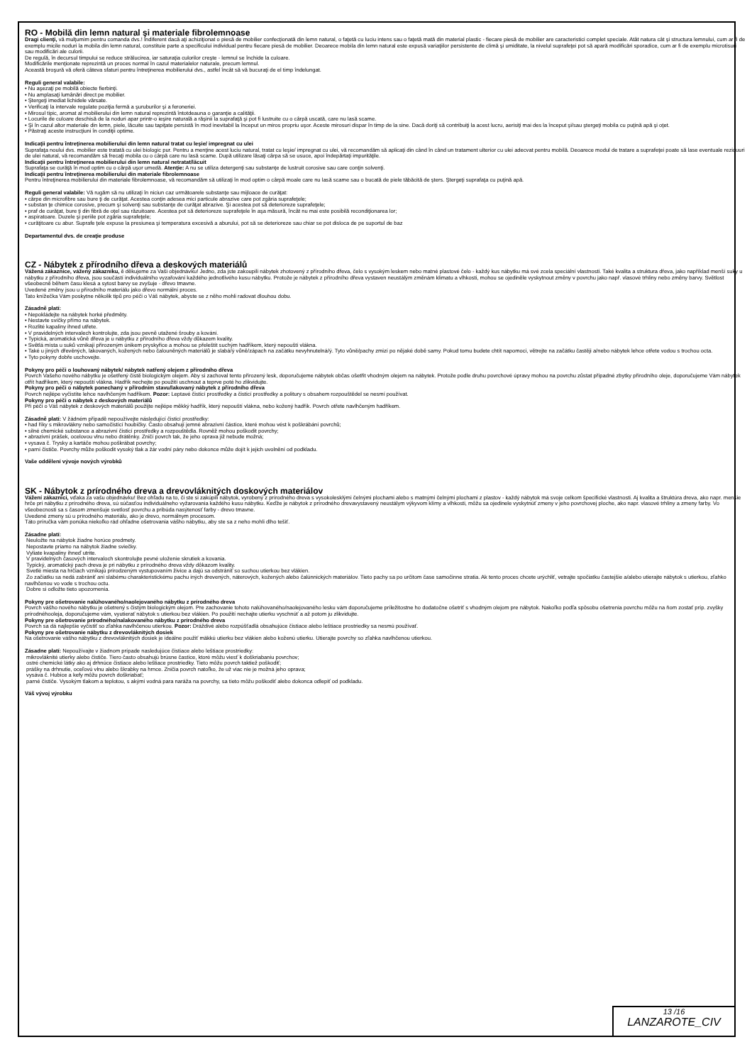13 /16
LANZAROTE_CIV
RO - Mobilă din lemn natural şi materiale fibrolemnoase
Dragi clienţi, vă mulţumim pentru comanda dvs.! Indiferent dacă aţi achiziţionat o piesă de mobilier confecţionată din lemn natural, o faţetă cu luciu intens sau o faţetă mată din material plastic - fiecare piesă de mobilier are caracteristici complet speciale. Atât natura cât şi structura lemnului, cum ar fi de exemplu micile noduri la mobila din lemn natural, constituie parte a specificului individual pentru fiecare piesă de mobilier. Deoarece mobila din lemn natural este expusă variaţiilor persistente de climă şi umiditate, la nivelul suprafeţei pot să apară modificări sporadice, cum ar fi de exemplu microtisuri sau modificări ale culorii.
De regulă, în decursul timpului se reduce strălucirea, iar saturaţia culorilor creşte - lemnul se închide la culoare.
Modificările menţionate reprezintă un proces normal în cazul materialelor naturale, precum lemnul.
Această broşură vă oferă câteva sfaturi pentru întreţinerea mobilierului dvs., astfel încât să vă bucuraţi de el timp îndelungat.
Reguli general valabile:
• Nu aşezaţi pe mobilă obiecte fierbinţi.
• Nu amplasaţi lumânări direct pe mobilier.
• Ştergeţi imediat lichidele vărsate.
• Verificaţi la intervale regulate poziţia fermă a şuruburilor şi a feroneriei.
• Mirosul tipic, aromat al mobilierului din lemn natural reprezintă întotdeauna o garanţie a calităţii.
• Locurile de culoare deschisă de la noduri apar printr-o ieşire naturală a răşinii la suprafaţă şi pot fi lustruite cu o cârpă uscată, care nu lasă scame.
• Şi în cazul altor materiale din lemn, piele, lăcuite sau tapiţate persistă în mod inevitabil la început un miros propriu uşor. Aceste mirosuri dispar în timp de la sine. Dacă doriţi să contribuiţi la acest lucru, aerisiţi mai des la început şi/sau ştergeţi mobila cu puţină apă şi oţet.
• Păstraţi aceste instrucţiuni în condiţii optime.
Indicaţii pentru întreţinerea mobilierului din lemn natural tratat cu leşie/ impregnat cu ulei
Suprafaţa noului dvs. mobilier este tratată cu ulei biologic pur. Pentru a menţine acest luciu natural, tratat cu leşie/ impregnat cu ulei, vă recomandăm să aplicaţi din când în când un tratament ulterior cu ulei adecvat pentru mobilă. Deoarece modul de tratare a suprafeţei poate să lase eventuale reziduuri de ulei natural, vă recomandăm să frecaţi mobila cu o cârpă care nu lasă scame. După utilizare lăsaţi cârpa să se usuce, apoi îndepărtaţi impurităţile.
Indicaţii pentru întreţinerea mobilierului din lemn natural netratat/lăcuit
Suprafaţa se curăţă în mod optim cu o cârpă uşor umedă. Atenţie: A nu se utiliza detergenţi sau substanţe de lustruit corosive sau care conţin solvenţi.
Indicaţii pentru întreţinerea mobilierului din materiale fibrolemnoase
Pentru întreţinerea mobilierului din materiale fibrolemnoase, vă recomandăm să utilizaţi în mod optim o cârpă moale care nu lasă scame sau o bucată de piele tăbăcită de şters. Ştergeţi suprafaţa cu puţină apă.
Reguli general valabile: Vă rugăm să nu utilizaţi în niciun caz următoarele substanţe sau mijloace de curăţat:
• cârpe din microfibre sau bure ţi de curăţat. Acestea conţin adesea mici particule abrazive care pot zgâria suprafeţele;
• substan ţe chimice corosive, precum şi solvenţi sau substanţe de curăţat abrazive. Şi acestea pot să deterioreze suprafeţele;
• praf de curăţat, bure ţi din fibră de oţel sau răzuitoare. Acestea pot să deterioreze suprafeţele în aşa măsură, încât nu mai este posibilă recondiţionarea lor;
• aspiratoare. Duzele şi periile pot zgâria suprafeţele;
• curăţitoare cu abur. Suprafe ţele expuse la presiunea şi temperatura excesivă a aburului, pot să se deterioreze sau chiar se pot disloca de pe suportul de baz
Departamentul dvs. de creaţie produse
CZ - Nábytek z přírodního dřeva a deskových materiálů
Vážená zákaznice, vážený zákazníku, ě děkujeme za Vaši objednávku! Jedno, zda jste zakoupili nábytek zhotovený z přírodního dřeva, čelo s vysokým leskem nebo matné plastové čelo - každý kus nábytku má své zcela speciální vlastnosti. Také kvalita a struktura dřeva, jako například menší suky u nábytku z přírodního dřeva, jsou součástí individuálního vyzařování každého jednotlivého kusu nábytku. Protože je nábytek z přírodního dřeva vystaven neustálým změnám klimatu a vlhkosti, mohou se ojediněle vyskytnout změny v povrchu jako např. vlasové trhliny nebo změny barvy. Světlost všeobecně během času klesá a sytost barvy se zvyšuje - dřevo tmavne.
Uvedené změny jsou u přírodního materiálu jako dřevo normální proces.
Tato knížečka Vám poskytne několik tipů pro péči o Váš nábytek, abyste se z něho mohli radovat dlouhou dobu.
Zásadně platí:
• Nepokládejte na nábytek horké předměty.
• Nestavte svíčky přímo na nábytek.
• Rozlité kapaliny ihned utřete.
• V pravidelných intervalech kontrolujte, zda jsou pevně utažené šrouby a kování.
• Typická, aromatická vůně dřeva je u nábytku z přírodního dřeva vždy důkazem kvality.
• Světlá místa u suků vznikají přirozeným únikem pryskyřice a mohou se přeleštit suchým hadříkem, který nepouští vlákna.
• Také u jiných dřevěných, lakovaných, kožených nebo čalouněných materiálů je slabá/ý vůně/zápach na začátku nevyhnutelná/ý. Tyto vůně/pachy zmizí po nějaké době samy. Pokud tomu budete chtít napomoci, větrejte na začátku častěji a/nebo nábytek lehce otřete vodou s trochou octa.
• Tyto pokyny dobře uschovejte.
Pokyny pro péči o louhovaný nábytek/ nábytek natřený olejem z přírodního dřeva
Povrch Vašeho nového nábytku je ošetřený čistě biologickým olejem. Aby si zachoval tento přirozený lesk, doporučujeme nábytek občas ošetřit vhodným olejem na nábytek. Protože podle druhu povrchové úpravy mohou na povrchu zůstat případné zbytky přírodního oleje, doporučujeme Vám nábytek otřít hadříkem, který nepouští vlákna. Hadřík nechejte po použití uschnout a teprve poté ho zlikvidujte.
Pokyny pro péči o nábytek ponechaný v přírodním stavu/lakovaný nábytek z přírodního dřeva
Povrch nejlépe vyčistíte lehce navlhčeným hadříkem. Pozor: Leptavé čisticí prostředky a čisticí prostředky a politury s obsahem rozpouštědel se nesmí používat.
Pokyny pro péči o nábytek z deskových materiálů
Při péči o Váš nábytek z deskových materiálů použijte nejlépe měkký hadřík, který nepouští vlákna, nebo kožený hadřík. Povrch otřete navlhčeným hadříkem.
Zásadně platí: V žádném případě nepoužívejte následující čisticí prostředky:
• had říky s mikrovlákny nebo samočisticí houbičky. Často obsahují jemné abrazivní částice, které mohou vést k poškrábání povrchů;
• silné chemické substance a abrazivní čisticí prostředky a rozpouštědla. Rovněž mohou poškodit povrchy;
• abrazivní prášek, ocelovou vlnu nebo drátěnky. Zničí povrch tak, že jeho oprava již nebude možná;
• vysava č. Trysky a kartáče mohou poškrábat povrchy;
• parní čističe. Povrchy může poškodit vysoký tlak a žár vodní páry nebo dokonce může dojít k jejich uvolnění od podkladu.
Vaše oddělení vývoje nových výrobků
SK - Nábytok z prírodného dreva a drevovláknitých doskových materiálov
Vážení zákazníci, vďaka za vašu objednávku! Bez ohľadu na to, či ste si zakúpili nábytok, vyrobený z prírodného dreva s vysokolesklými čelnými plochami alebo s matnými čelnými plochami z plastov - každý nábytok má svoje celkom špecifické vlastnosti. Aj kvalita a štruktúra dreva, ako napr. menšie hrče pri nábytku z prírodného dreva, sú súčasťou individuálneho vyžarovania každého kusu nábytku. Keďže je nábytok z prírodného drevavystavený neustálym výkyvom klímy a vlhkosti, môžu sa ojedinele vyskytnúť zmeny v jeho povrchovej ploche, ako napr. vlasové trhliny a zmeny farby. Vo všeobecnosti sa s časom zmenšuje svetlosť povrchu a pribúda nasýtenosť farby - drevo tmavne.
Uvedené zmeny sú u prírodného materiálu, ako je drevo, normálnym procesom.
Táto príručka vám ponúka niekoľko rád ohľadne ošetrovania vášho nábytku, aby ste sa z neho mohli dlho tešiť.
Zásadne platí:
Neuložte na nábytok žiadne horúce predmety.
Nepostavte priamo na nábytok žiadne sviečky.
Vyliate kvapaliny ihneď utrite.
V pravidelných časových intervaloch skontrolujte pevné uloženie skrutiek a kovania.
Typický, aromatický pach dreva je pri nábytku z prírodného dreva vždy dôkazom kvality.
Svetlé miesta na hrčiach vznikajú prirodzeným vystupovaním živice a dajú sa odstrániť so suchou utierkou bez vlákien.
Zo začiatku sa nedá zabrániť ani slabému charakteristickému pachu iných drevených, náterových, kožených alebo čalúnnických materiálov. Tieto pachy sa po určitom čase samočinne stratia. Ak tento proces chcete urýchliť, vetrajte spočiatku častejšie a/alebo utierajte nábytok s utierkou, zľahko navlhčenou vo vode s trochou octu.
Dobre si odložte tieto upozornenia.
Pokyny pre ošetrovanie nalúhovaného/naolejovaného nábytku z prírodného dreva
Povrch vášho nového nábytku je ošetrený s čistým biologickým olejom. Pre zachovanie tohoto nalúhovaného/naolejovaného lesku vám doporučujeme príležitostne ho dodatočne ošetriť s vhodným olejom pre nábytok. Nakoľko podľa spôsobu ošetrenia povrchu môžu na ňom zostať príp. zvyšky prírodnéhooleja, doporučujeme vám, vyutierať nábytok s utierkou bez vlákien. Po použití nechajte utierku vyschnúť a až potom ju zlikvidujte.
Pokyny pre ošetrovanie prírodného/nalakovaného nábytku z prírodného dreva
Povrch sa dá najlepšie vyčistiť so zľahka navlhčenou utierkou. Pozor: Dráždivé alebo rozpúšťadlá obsahujúce čistiace alebo leštiace prostriedky sa nesmú používať.
Pokyny pre ošetrovanie nábytku z drevovláknitých dosiek
Na ošetrovanie vášho nábytku z drevovláknitých dosiek je ideálne použiť mäkkú utierku bez vlákien alebo koženú utierku. Utierajte povrchy so zľahka navlhčenou utierkou.
Zásadne platí: Nepoužívajte v žiadnom prípade nasledujúce čistiace alebo leštiace prostriedky:
mikrovláknité utierky alebo čističe. Tiero často obsahujú brúsne častice, ktoré môžu viesť k doškriabaniu povrchov;
ostré chemické látky ako aj drhnúce čistiace alebo leštiace prostriedky. Tieto môžu povrch taktiež poškodiť;
prášky na drhnutie, oceľovú vlnu alebo škrabky na hrnce. Zničia povrch natoľko, že už viac nie je možná jeho oprava;
vysáva č. Hubice a kefy môžu povrch doškriabať;
parné čističe. Vysokým tlakom a teplotou, s akými vodná para naráža na povrchy, sa tieto môžu poškodiť alebo dokonca odlepiť od podkladu.
Váš vývoj výrobku